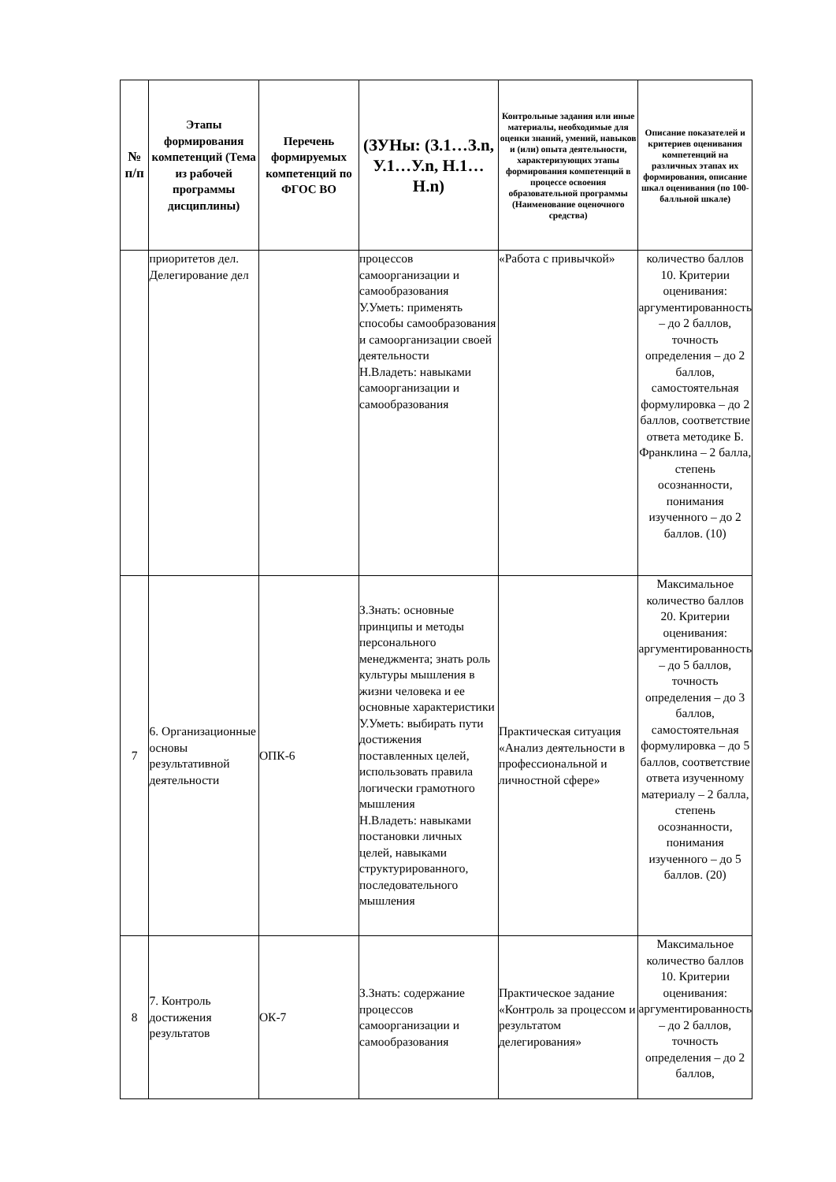| № п/п | Этапы формирования компетенций (Тема из рабочей программы дисциплины) | Перечень формируемых компетенций по ФГОС ВО | (ЗУНы: (З.1…З.n, У.1…У.n, Н.1…Н.n) | Контрольные задания или иные материалы, необходимые для оценки знаний, умений, навыков и (или) опыта деятельности, характеризующих этапы формирования компетенций в процессе освоения образовательной программы (Наименование оценочного средства) | Описание показателей и критериев оценивания компетенций на различных этапах их формирования, описание шкал оценивания (по 100-балльной шкале) |
| --- | --- | --- | --- | --- | --- |
| | приоритетов дел. Делегирование дел | | процессов самоорганизации и самообразования У.Уметь: применять способы самообразования и самоорганизации своей деятельности Н.Владеть: навыками самоорганизации и самообразования | «Работа с привычкой» | количество баллов 10. Критерии оценивания: аргументированность – до 2 баллов, точность определения – до 2 баллов, самостоятельная формулировка – до 2 баллов, соответствие ответа методике Б. Франклина – 2 балла, степень осознанности, понимания изученного – до 2 баллов. (10) |
| 7 | 6. Организационные основы результативной деятельности | ОПК-6 | З.Знать: основные принципы и методы персонального менеджмента; знать роль культуры мышления в жизни человека и ее основные характеристики У.Уметь: выбирать пути достижения поставленных целей, использовать правила логически грамотного мышления Н.Владеть: навыками постановки личных целей, навыками структурированного, последовательного мышления | Практическая ситуация «Анализ деятельности в профессиональной и личностной сфере» | Максимальное количество баллов 20. Критерии оценивания: аргументированность – до 5 баллов, точность определения – до 3 баллов, самостоятельная формулировка – до 5 баллов, соответствие ответа изученному материалу – 2 балла, степень осознанности, понимания изученного – до 5 баллов. (20) |
| 8 | 7. Контроль достижения результатов | ОК-7 | З.Знать: содержание процессов самоорганизации и самообразования | Практическое задание «Контроль за процессом и результатом делегирования» | Максимальное количество баллов 10. Критерии оценивания: аргументированность – до 2 баллов, точность определения – до 2 баллов, |